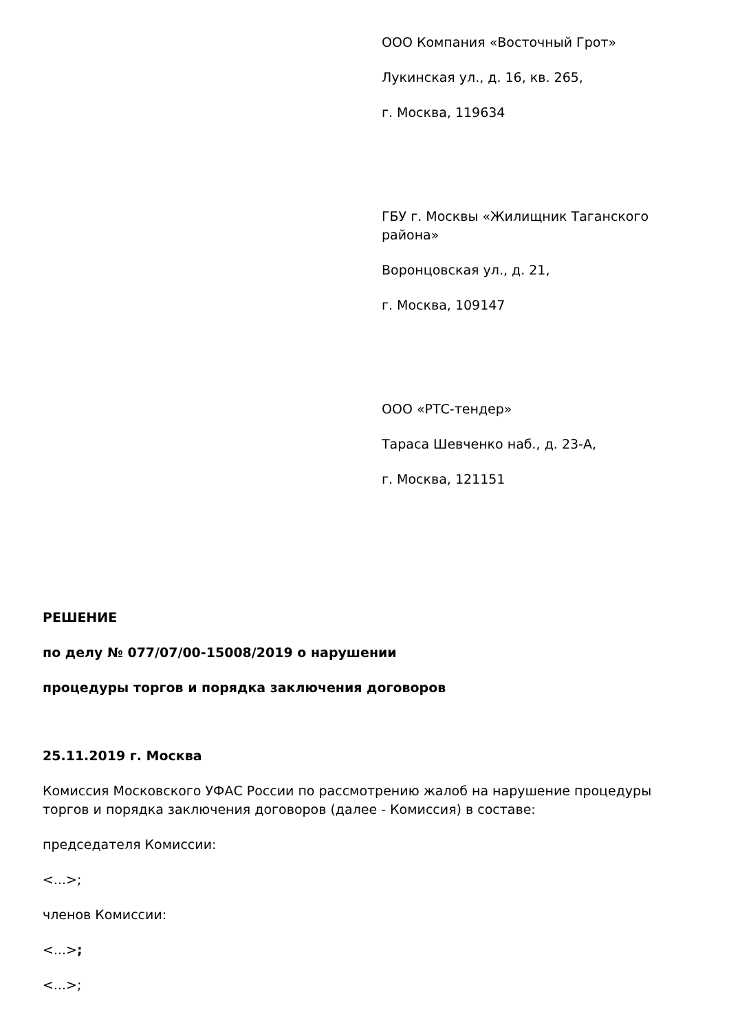ООО Компания «Восточный Грот»
Лукинская ул., д. 16, кв. 265,
г. Москва, 119634
ГБУ г. Москвы «Жилищник Таганского района»
Воронцовская ул., д. 21,
г. Москва, 109147
ООО «РТС-тендер»
Тараса Шевченко наб., д. 23-А,
г. Москва, 121151
РЕШЕНИЕ
по делу № 077/07/00-15008/2019 о нарушении
процедуры торгов и порядка заключения договоров
25.11.2019 г. Москва
Комиссия Московского УФАС России по рассмотрению жалоб на нарушение процедуры торгов и порядка заключения договоров (далее - Комиссия) в составе:
председателя Комиссии:
<...>;
членов Комиссии:
<...>;
<...>;